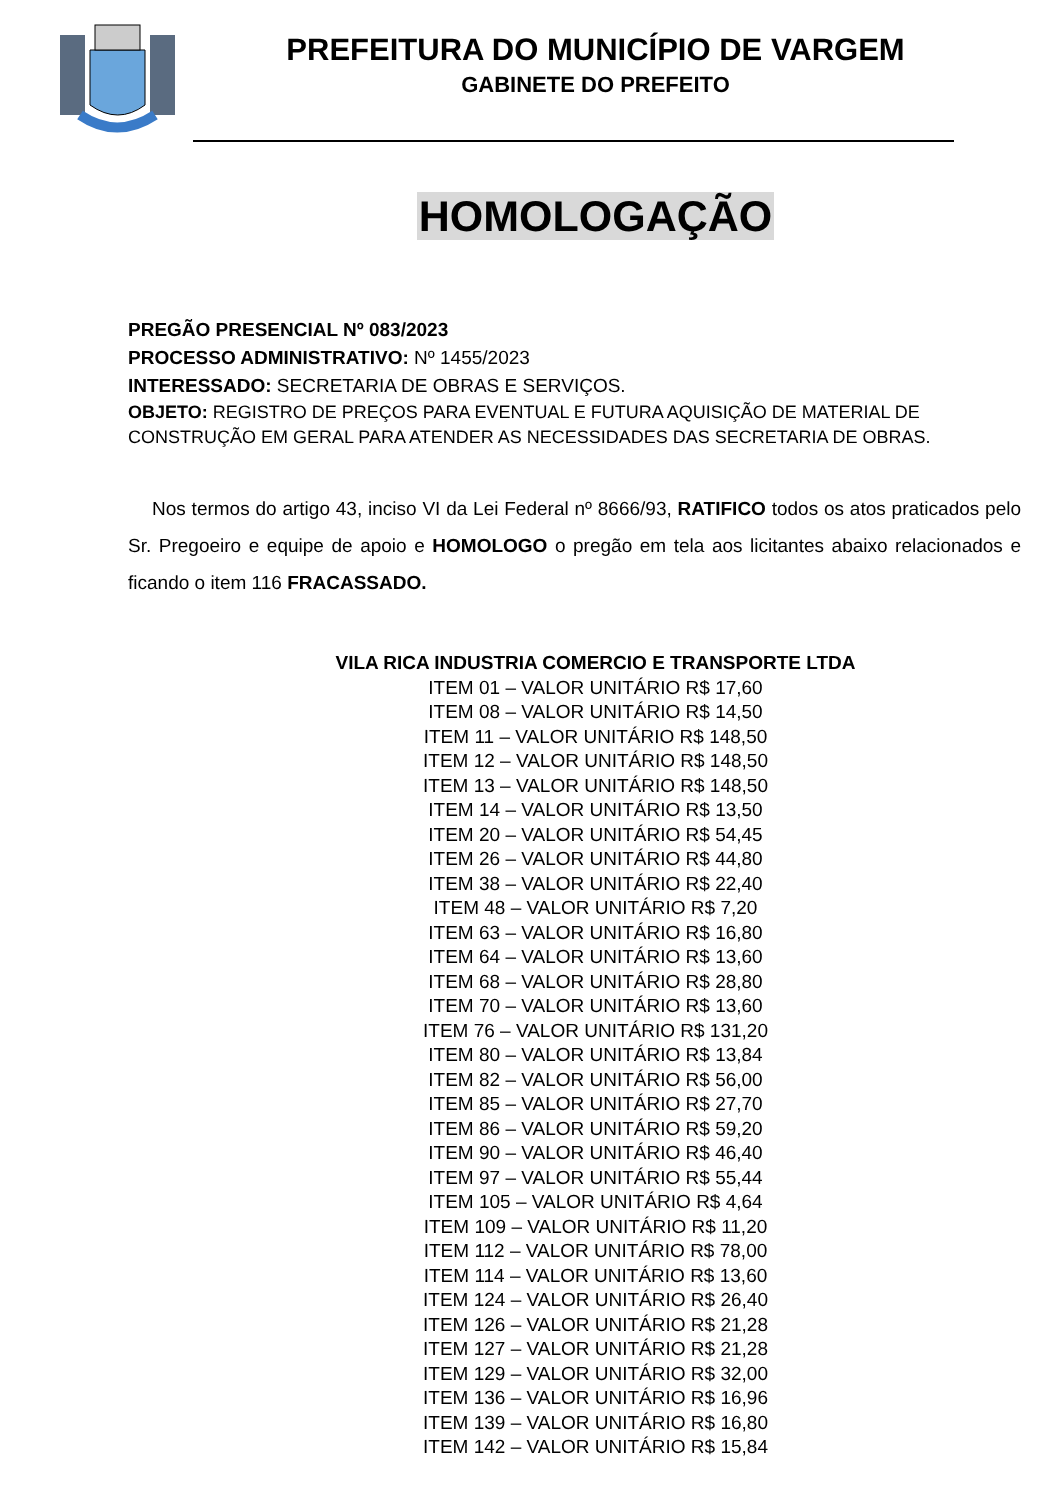PREFEITURA DO MUNICÍPIO DE VARGEM
GABINETE DO PREFEITO
HOMOLOGAÇÃO
PREGÃO PRESENCIAL Nº 083/2023
PROCESSO ADMINISTRATIVO: Nº 1455/2023
INTERESSADO: SECRETARIA DE OBRAS E SERVIÇOS.
OBJETO: REGISTRO DE PREÇOS PARA EVENTUAL E FUTURA AQUISIÇÃO DE MATERIAL DE CONSTRUÇÃO EM GERAL PARA ATENDER AS NECESSIDADES DAS SECRETARIA DE OBRAS.
Nos termos do artigo 43, inciso VI da Lei Federal nº 8666/93, RATIFICO todos os atos praticados pelo Sr. Pregoeiro e equipe de apoio e HOMOLOGO o pregão em tela aos licitantes abaixo relacionados e ficando o item 116 FRACASSADO.
VILA RICA INDUSTRIA COMERCIO E TRANSPORTE LTDA
ITEM 01 – VALOR UNITÁRIO R$ 17,60
ITEM 08 – VALOR UNITÁRIO R$ 14,50
ITEM 11 – VALOR UNITÁRIO R$ 148,50
ITEM 12 – VALOR UNITÁRIO R$ 148,50
ITEM 13 – VALOR UNITÁRIO R$ 148,50
ITEM 14 – VALOR UNITÁRIO R$ 13,50
ITEM 20 – VALOR UNITÁRIO R$ 54,45
ITEM 26 – VALOR UNITÁRIO R$ 44,80
ITEM 38 – VALOR UNITÁRIO R$ 22,40
ITEM 48 – VALOR UNITÁRIO R$ 7,20
ITEM 63 – VALOR UNITÁRIO R$ 16,80
ITEM 64 – VALOR UNITÁRIO R$ 13,60
ITEM 68 – VALOR UNITÁRIO R$ 28,80
ITEM 70 – VALOR UNITÁRIO R$ 13,60
ITEM 76 – VALOR UNITÁRIO R$ 131,20
ITEM 80 – VALOR UNITÁRIO R$ 13,84
ITEM 82 – VALOR UNITÁRIO R$ 56,00
ITEM 85 – VALOR UNITÁRIO R$ 27,70
ITEM 86 – VALOR UNITÁRIO R$ 59,20
ITEM 90 – VALOR UNITÁRIO R$ 46,40
ITEM 97 – VALOR UNITÁRIO R$ 55,44
ITEM 105 – VALOR UNITÁRIO R$ 4,64
ITEM 109 – VALOR UNITÁRIO R$ 11,20
ITEM 112 – VALOR UNITÁRIO R$ 78,00
ITEM 114 – VALOR UNITÁRIO R$ 13,60
ITEM 124 – VALOR UNITÁRIO R$ 26,40
ITEM 126 – VALOR UNITÁRIO R$ 21,28
ITEM 127 – VALOR UNITÁRIO R$ 21,28
ITEM 129 – VALOR UNITÁRIO R$ 32,00
ITEM 136 – VALOR UNITÁRIO R$ 16,96
ITEM 139 – VALOR UNITÁRIO R$ 16,80
ITEM 142 – VALOR UNITÁRIO R$ 15,84